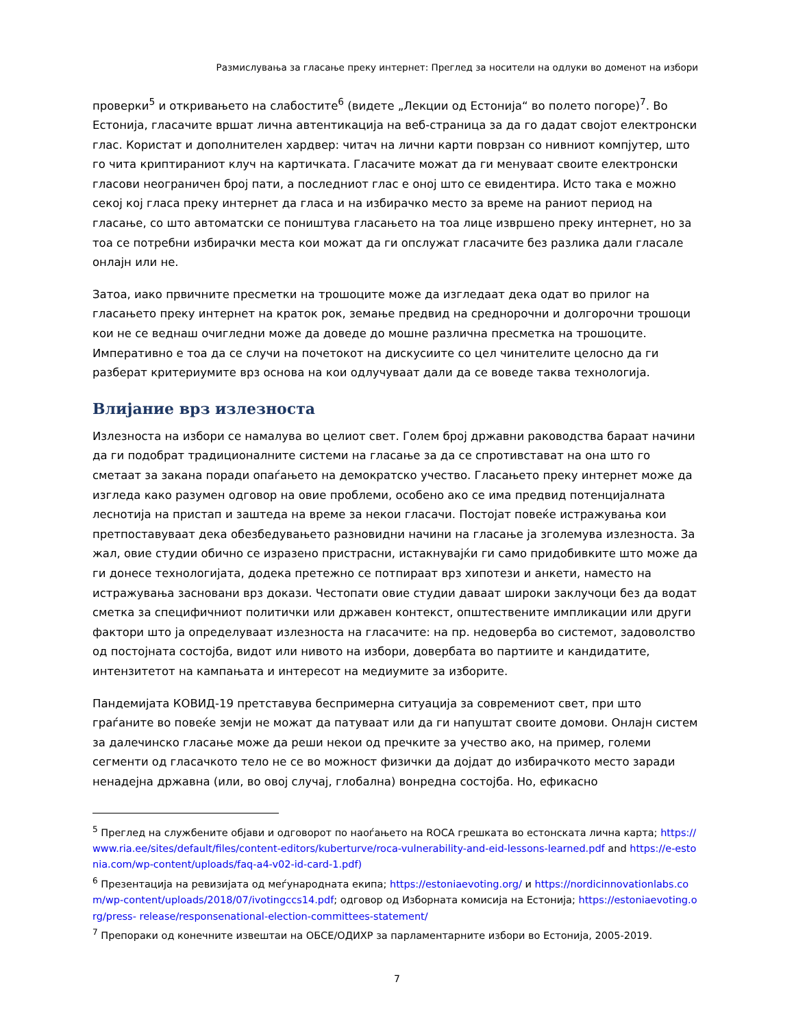Размислувања за гласање преку интернет: Преглед за носители на одлуки во доменот на избори
проверки<sup>5</sup> и откривањето на слабостите<sup>6</sup> (видете „Лекции од Естонија“ во полето погоре)<sup>7</sup>. Во Естонија, гласачите вршат лична автентикација на веб-страница за да го дадат својот електронски глас. Користат и дополнителен хардвер: читач на лични карти поврзан со нивниот компјутер, што го чита криптираниот клуч на картичката. Гласачите можат да ги менуваат своите електронски гласови неограничен број пати, а последниот глас е оној што се евидентира. Исто така е можно секој кој гласа преку интернет да гласа и на избирачко место за време на раниот период на гласање, со што автоматски се поништува гласањето на тоа лице извршено преку интернет, но за тоа се потребни избирачки места кои можат да ги опслужат гласачите без разлика дали гласале онлајн или не.
Затоа, иако првичните пресметки на трошоците може да изгледаат дека одат во прилог на гласањето преку интернет на краток рок, земање предвид на среднорочни и долгорочни трошоци кои не се веднаш очигледни може да доведе до мошне различна пресметка на трошоците. Императивно е тоа да се случи на почетокот на дискусиите со цел чинителите целосно да ги разберат критериумите врз основа на кои одлучуваат дали да се воведе таква технологија.
Влијание врз излезноста
Излезноста на избори се намалува во целиот свет. Голем број државни раководства бараат начини да ги подобрат традиционалните системи на гласање за да се спротивстават на она што го сметаат за закана поради опаѓањето на демократско учество. Гласањето преку интернет може да изгледа како разумен одговор на овие проблеми, особено ако се има предвид потенцијалната леснотија на пристап и заштеда на време за некои гласачи. Постојат повеќе истражувања кои претпоставуваат дека обезбедувањето разновидни начини на гласање ја зголемува излезноста. За жал, овие студии обично се изразено пристрасни, истакнувајќи ги само придобивките што може да ги донесе технологијата, додека претежно се потпираат врз хипотези и анкети, наместо на истражувања засновани врз докази. Честопати овие студии даваат широки заклучоци без да водат сметка за специфичниот политички или државен контекст, општествените импликации или други фактори што ја определуваат излезноста на гласачите: на пр. недоверба во системот, задоволство од постојната состојба, видот или нивото на избори, довербата во партиите и кандидатите, интензитетот на кампањата и интересот на медиумите за изборите.
Пандемијата КОВИД-19 претставува беспримерна ситуација за современиот свет, при што граѓаните во повеќе земји не можат да патуваат или да ги напуштат своите домови. Онлајн систем за далечинско гласање може да реши некои од пречките за учество ако, на пример, големи сегменти од гласачкото тело не се во можност физички да дојдат до избирачкото место заради ненадејна државна (или, во овој случај, глобална) вонредна состојба. Но, ефикасно
<sup>5</sup> Преглед на службените објави и одговорот по наоѓањето на ROCA грешката во естонската лична карта; https://www.ria.ee/sites/default/files/content-editors/kuberturve/roca-vulnerability-and-eid-lessons-learned.pdf and https://e-estonia.com/wp-content/uploads/faq-a4-v02-id-card-1.pdf)
<sup>6</sup> Презентација на ревизијата од меѓународната екипа; https://estoniaevoting.org/ и https://nordicinnovationlabs.com/wp-content/uploads/2018/07/ivotingccs14.pdf; одговор од Изборната комисија на Естонија; https://estoniaevoting.org/press- release/responsenational-election-committees-statement/
<sup>7</sup> Препораки од конечните извештаи на ОБСЕ/ОДИХР за парламентарните избори во Естонија, 2005-2019.
7